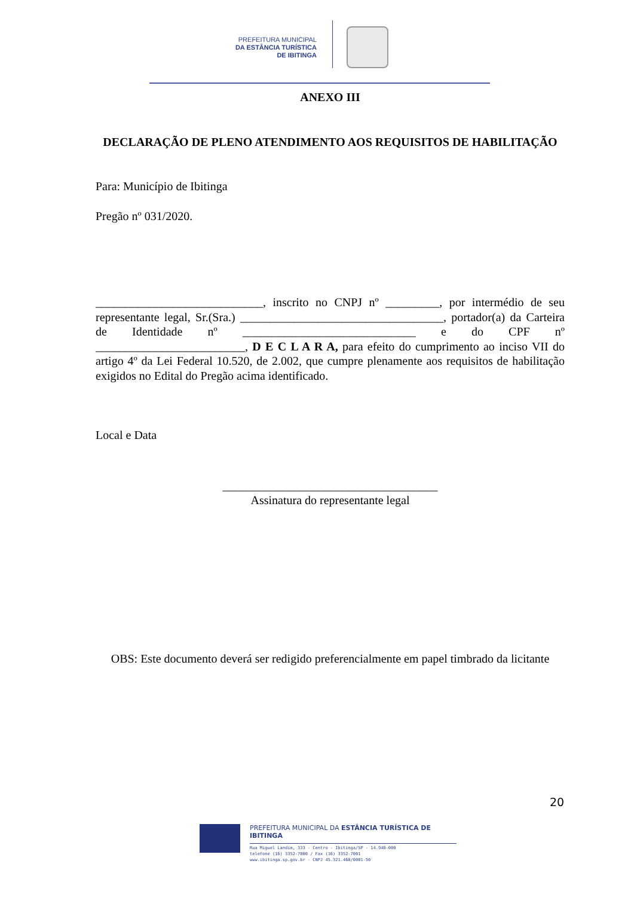PREFEITURA MUNICIPAL
DA ESTÂNCIA TURÍSTICA
DE IBITINGA
ANEXO III
DECLARAÇÃO DE PLENO ATENDIMENTO AOS REQUISITOS DE HABILITAÇÃO
Para: Município de Ibitinga
Pregão nº 031/2020.
____________________________, inscrito no CNPJ nº _________, por intermédio de seu representante legal, Sr.(Sra.) __________________________________, portador(a) da Carteira de Identidade nº _____________________________ e do CPF nº _________________________, D E C L A R A, para efeito do cumprimento ao inciso VII do artigo 4º da Lei Federal 10.520, de 2.002, que cumpre plenamente aos requisitos de habilitação exigidos no Edital do Pregão acima identificado.
Local e Data
____________________________________
Assinatura do representante legal
OBS: Este documento deverá ser redigido preferencialmente em papel timbrado da licitante
20
PREFEITURA MUNICIPAL DA ESTÂNCIA TURÍSTICA DE IBITINGA
Rua Miguel Landim, 333 - Centro - Ibitinga/SP - 14.940-000
telefone (16) 3352-7000 / Fax (16) 3352-7001
www.ibitinga.sp.gov.br - CNPJ 45.321.460/0001-50